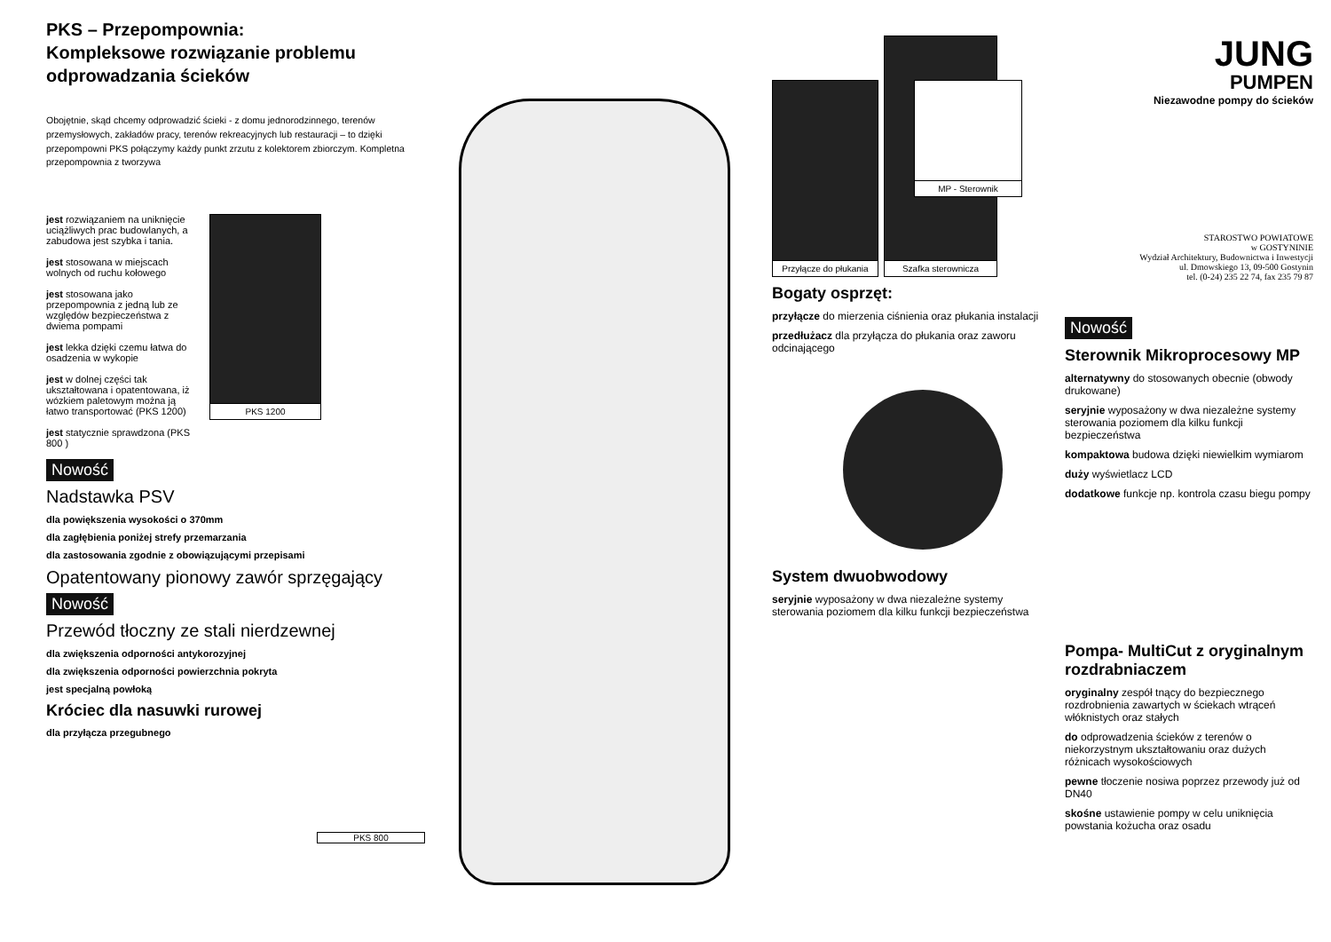PKS – Przepompownia:
Kompleksowe rozwiązanie problemu odprowadzania ścieków
Obojętnie, skąd chcemy odprowadzić ścieki - z domu jednorodzinnego, terenów przemysłowych, zakładów pracy, terenów rekreacyjnych lub restauracji – to dzięki przepompowni PKS połączymy każdy punkt zrzutu z kolektorem zbiorczym. Kompletna przepompownia z tworzywa
jest rozwiązaniem na uniknięcie uciążliwych prac budowlanych, a zabudowa jest szybka i tania.
jest stosowana w miejscach wolnych od ruchu kołowego
jest stosowana jako przepompownia z jedną lub ze względów bezpieczeństwa z dwiema pompami
jest lekka dzięki czemu łatwa do osadzenia w wykopie
jest w dolnej części tak ukształtowana i opatentowana, iż wózkiem paletowym można ją łatwo transportować (PKS 1200)
jest statycznie sprawdzona (PKS 800 )
PKS 1200
Nowość
Nadstawka PSV
dla powiększenia wysokości o 370mm
dla zagłębienia poniżej strefy przemarzania
dla zastosowania zgodnie z obowiązującymi przepisami
Opatentowany pionowy zawór sprzęgający
Nowość
Przewód tłoczny ze stali nierdzewnej
dla zwiększenia odporności antykorozyjnej
dla zwiększenia odporności powierzchnia pokryta
jest specjalną powłoką
Króciec dla nasuwki rurowej
dla przyłącza przegubnego
PKS 800
Przyłącze do płukania
Szafka sterownicza
Bogaty osprzęt:
przyłącze do mierzenia ciśnienia oraz płukania instalacji
przedłużacz dla przyłącza do płukania oraz zaworu odcinającego
System dwuobwodowy
seryjnie wyposażony w dwa niezależne systemy sterowania poziomem dla kilku funkcji bezpieczeństwa
JUNG
PUMPEN
Niezawodne pompy do ścieków
MP - Sterownik
STAROSTWO POWIATOWE
w GOSTYNINIE
Wydział Architektury, Budownictwa i Inwestycji
ul. Dmowskiego 13, 09-500 Gostynin
tel. (0-24) 235 22 74, fax 235 79 87
Nowość
Sterownik Mikroprocesowy MP
alternatywny do stosowanych obecnie (obwody drukowane)
seryjnie wyposażony w dwa niezależne systemy sterowania poziomem dla kilku funkcji bezpieczeństwa
kompaktowa budowa dzięki niewielkim wymiarom
duży wyświetlacz LCD
dodatkowe funkcje np. kontrola czasu biegu pompy
Pompa- MultiCut z oryginalnym rozdrabniaczem
oryginalny zespół tnący do bezpiecznego rozdrobnienia zawartych w ściekach wtrąceń włóknistych oraz stałych
do odprowadzenia ścieków z terenów o niekorzystnym ukształtowaniu oraz dużych różnicach wysokościowych
pewne tłoczenie nosiwa poprzez przewody już od DN40
skośne ustawienie pompy w celu uniknięcia powstania kożucha oraz osadu